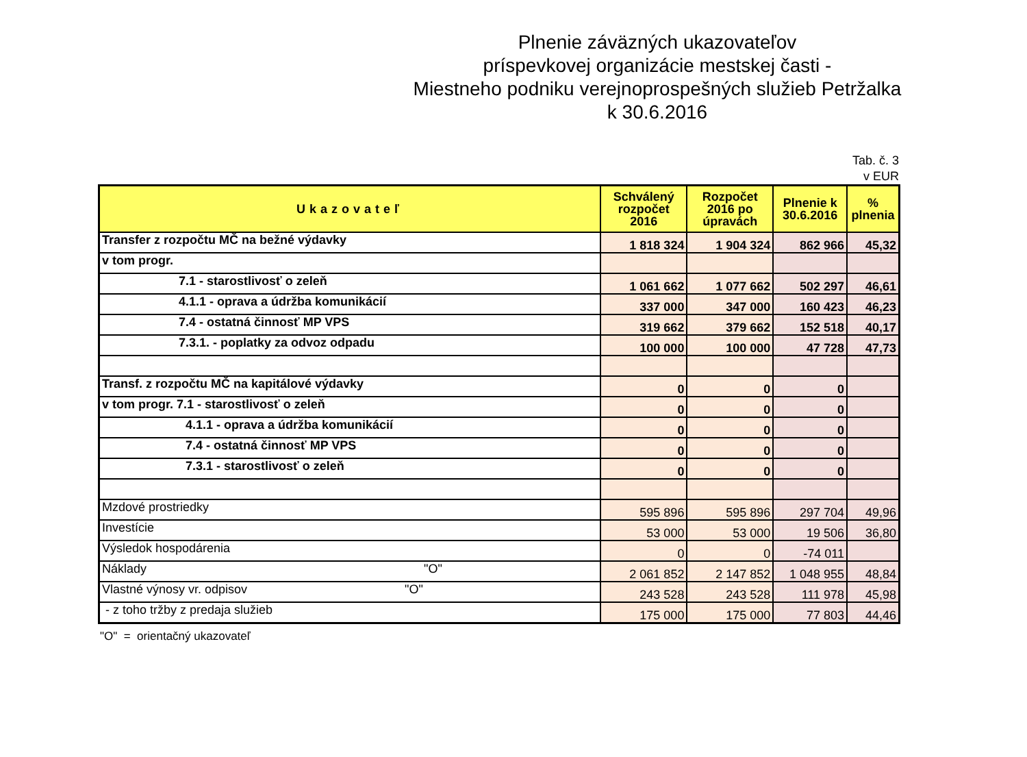Plnenie záväzných ukazovateľov
príspevkovej organizácie mestskej časti -
Miestneho podniku verejnoprospešných služieb Petržalka
k 30.6.2016
Tab. č. 3
v EUR
| Ukazovateľ | Schválený rozpočet 2016 | Rozpočet 2016 po úpravách | Plnenie k 30.6.2016 | % plnenia |
| --- | --- | --- | --- | --- |
| Transfer z rozpočtu MČ na bežné výdavky | 1 818 324 | 1 904 324 | 862 966 | 45,32 |
| v tom progr. | | | | |
| 7.1 - starostlivosť o zeleň | 1 061 662 | 1 077 662 | 502 297 | 46,61 |
| 4.1.1 - oprava a údržba komunikácií | 337 000 | 347 000 | 160 423 | 46,23 |
| 7.4 - ostatná činnosť MP VPS | 319 662 | 379 662 | 152 518 | 40,17 |
| 7.3.1. - poplatky za odvoz odpadu | 100 000 | 100 000 | 47 728 | 47,73 |
| Transf. z rozpočtu MČ na kapitálové výdavky | 0 | 0 | 0 | |
| v tom progr. 7.1 - starostlivosť o zeleň | 0 | 0 | 0 | |
| 4.1.1 - oprava a údržba komunikácií | 0 | 0 | 0 | |
| 7.4 - ostatná činnosť MP VPS | 0 | 0 | 0 | |
| 7.3.1 - starostlivosť o zeleň | 0 | 0 | 0 | |
| Mzdové prostriedky | 595 896 | 595 896 | 297 704 | 49,96 |
| Investície | 53 000 | 53 000 | 19 506 | 36,80 |
| Výsledok hospodárenia | 0 | 0 | -74 011 | |
| Náklady "O" | 2 061 852 | 2 147 852 | 1 048 955 | 48,84 |
| Vlastné výnosy vr. odpisov "O" | 243 528 | 243 528 | 111 978 | 45,98 |
| - z toho tržby z predaja služieb | 175 000 | 175 000 | 77 803 | 44,46 |
"O" = orientačný ukazovateľ